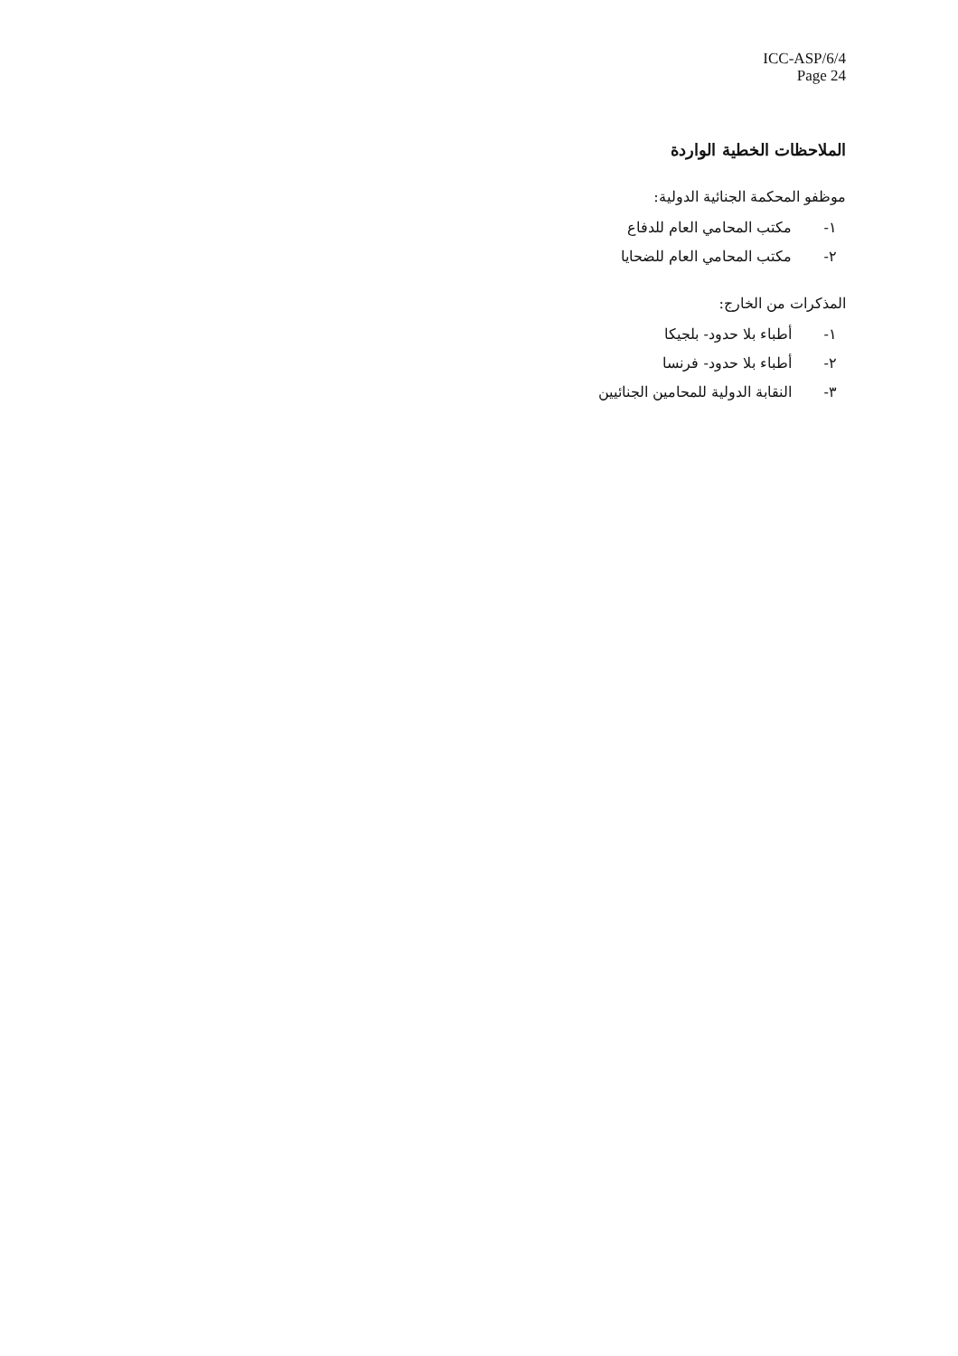ICC-ASP/6/4
Page 24
الملاحظات الخطية الواردة
موظفو المحكمة الجنائية الدولية:
١- مكتب المحامي العام للدفاع
٢- مكتب المحامي العام للضحايا
المذكرات من الخارج:
١- أطباء بلا حدود- بلجيكا
٢- أطباء بلا حدود- فرنسا
٣- النقابة الدولية للمحامين الجنائيين